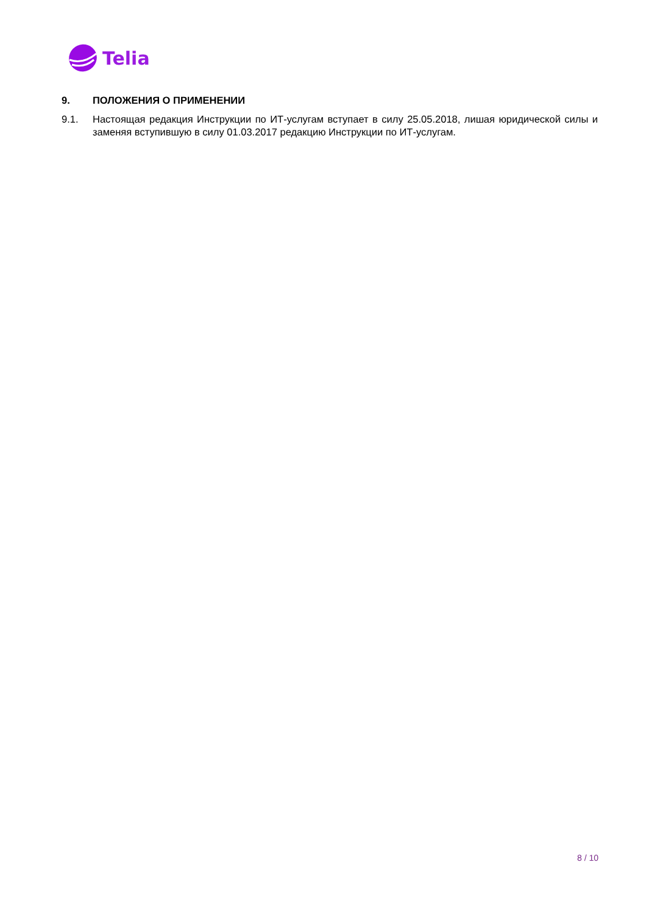Telia
9. ПОЛОЖЕНИЯ О ПРИМЕНЕНИИ
9.1. Настоящая редакция Инструкции по ИТ-услугам вступает в силу 25.05.2018, лишая юридической силы и заменяя вступившую в силу 01.03.2017 редакцию Инструкции по ИТ-услугам.
8 / 10